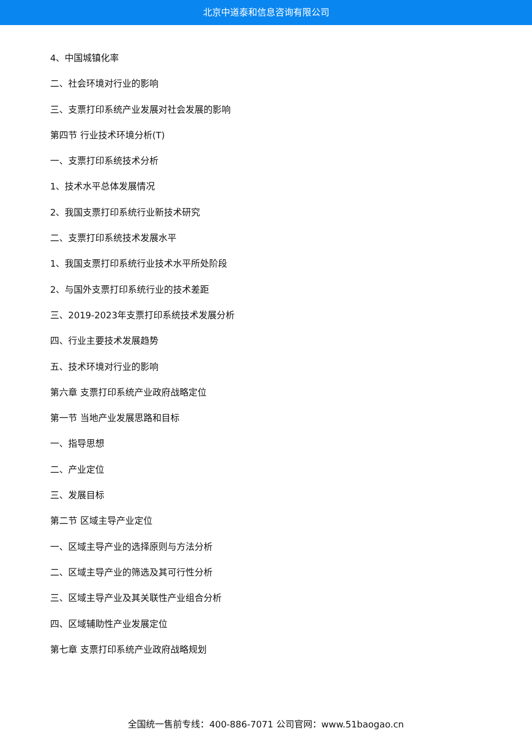北京中道泰和信息咨询有限公司
4、中国城镇化率
二、社会环境对行业的影响
三、支票打印系统产业发展对社会发展的影响
第四节 行业技术环境分析(T)
一、支票打印系统技术分析
1、技术水平总体发展情况
2、我国支票打印系统行业新技术研究
二、支票打印系统技术发展水平
1、我国支票打印系统行业技术水平所处阶段
2、与国外支票打印系统行业的技术差距
三、2019-2023年支票打印系统技术发展分析
四、行业主要技术发展趋势
五、技术环境对行业的影响
第六章 支票打印系统产业政府战略定位
第一节 当地产业发展思路和目标
一、指导思想
二、产业定位
三、发展目标
第二节 区域主导产业定位
一、区域主导产业的选择原则与方法分析
二、区域主导产业的筛选及其可行性分析
三、区域主导产业及其关联性产业组合分析
四、区域辅助性产业发展定位
第七章 支票打印系统产业政府战略规划
全国统一售前专线：400-886-7071 公司官网：www.51baogao.cn